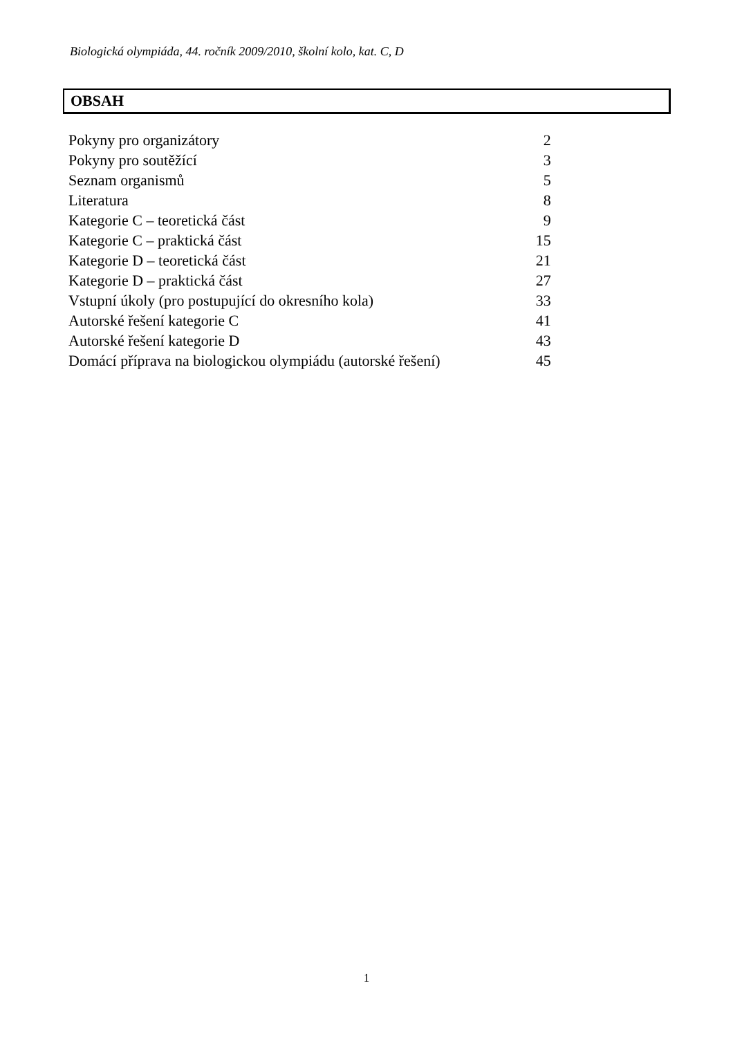Biologická olympiáda, 44. ročník 2009/2010, školní kolo, kat. C, D
OBSAH
| Pokyny pro organizátory | 2 |
| Pokyny pro soutěžící | 3 |
| Seznam organismů | 5 |
| Literatura | 8 |
| Kategorie C – teoretická část | 9 |
| Kategorie C – praktická část | 15 |
| Kategorie D – teoretická část | 21 |
| Kategorie D – praktická část | 27 |
| Vstupní úkoly (pro postupující do okresního kola) | 33 |
| Autorské řešení kategorie C | 41 |
| Autorské řešení kategorie D | 43 |
| Domácí příprava na biologickou olympiádu (autorské řešení) | 45 |
1